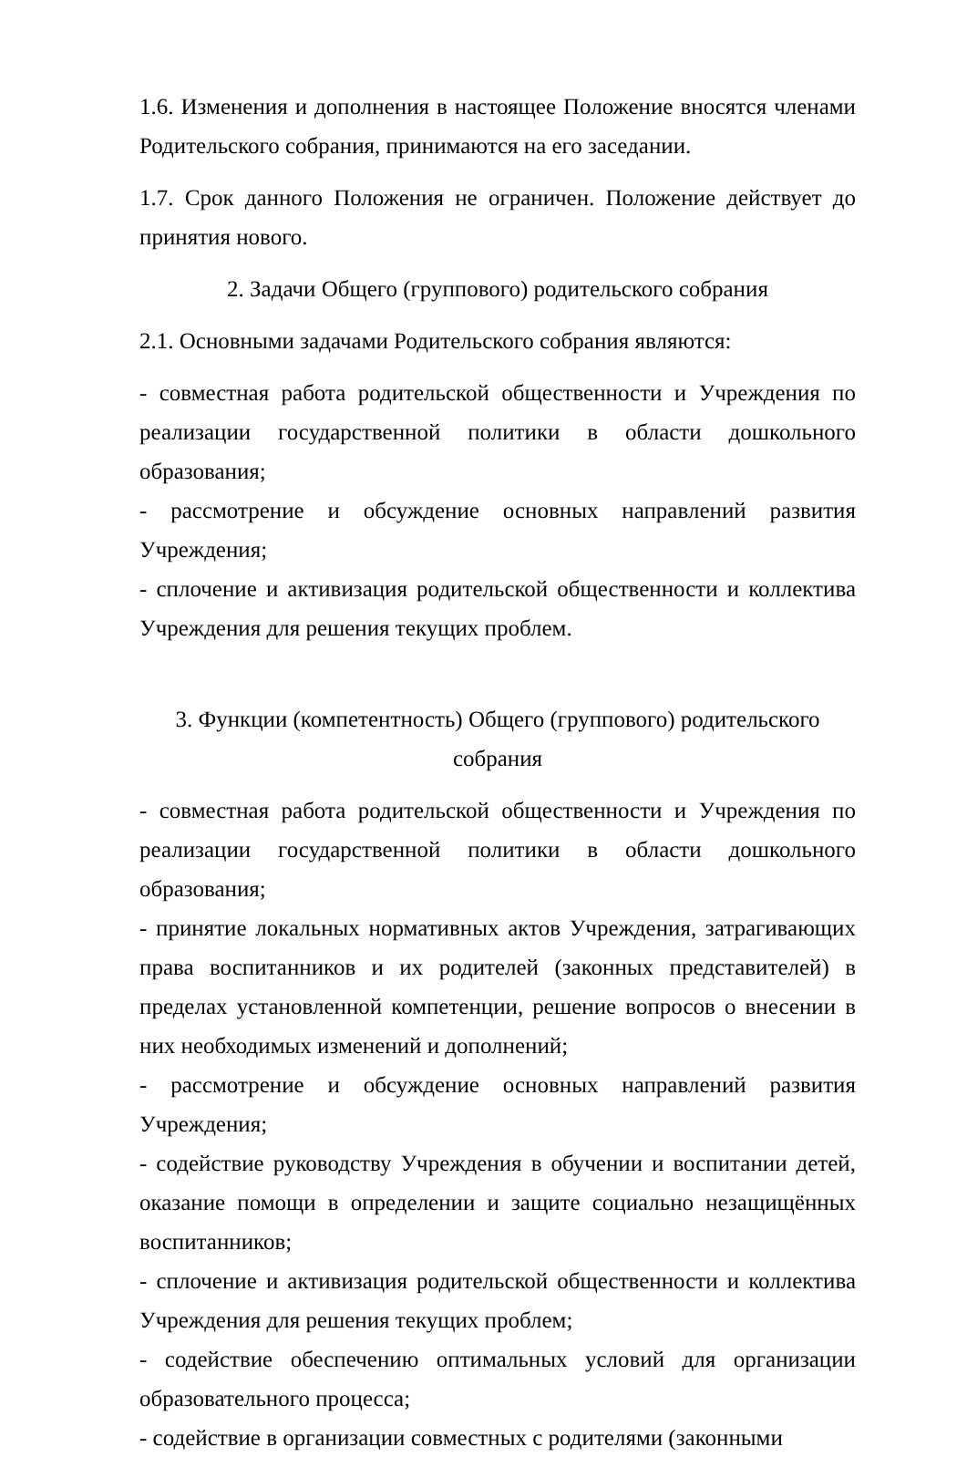1.6. Изменения и дополнения в настоящее Положение вносятся членами Родительского собрания, принимаются на его заседании.
1.7. Срок данного Положения не ограничен. Положение действует до принятия нового.
2. Задачи Общего (группового) родительского собрания
2.1. Основными задачами Родительского собрания являются:
- совместная работа родительской общественности и Учреждения по реализации государственной политики в области дошкольного образования;
- рассмотрение и обсуждение основных направлений развития Учреждения;
- сплочение и активизация родительской общественности и коллектива Учреждения для решения текущих проблем.
3. Функции (компетентность) Общего (группового) родительского собрания
- совместная работа родительской общественности и Учреждения по реализации государственной политики в области дошкольного образования;
- принятие локальных нормативных актов Учреждения, затрагивающих права воспитанников и их родителей (законных представителей) в пределах установленной компетенции, решение вопросов о внесении в них необходимых изменений и дополнений;
- рассмотрение и обсуждение основных направлений развития Учреждения;
- содействие руководству Учреждения в обучении и воспитании детей, оказание помощи в определении и защите социально незащищённых воспитанников;
- сплочение и активизация родительской общественности и коллектива Учреждения для решения текущих проблем;
- содействие обеспечению оптимальных условий для организации образовательного процесса;
- содействие в организации совместных с родителями (законными